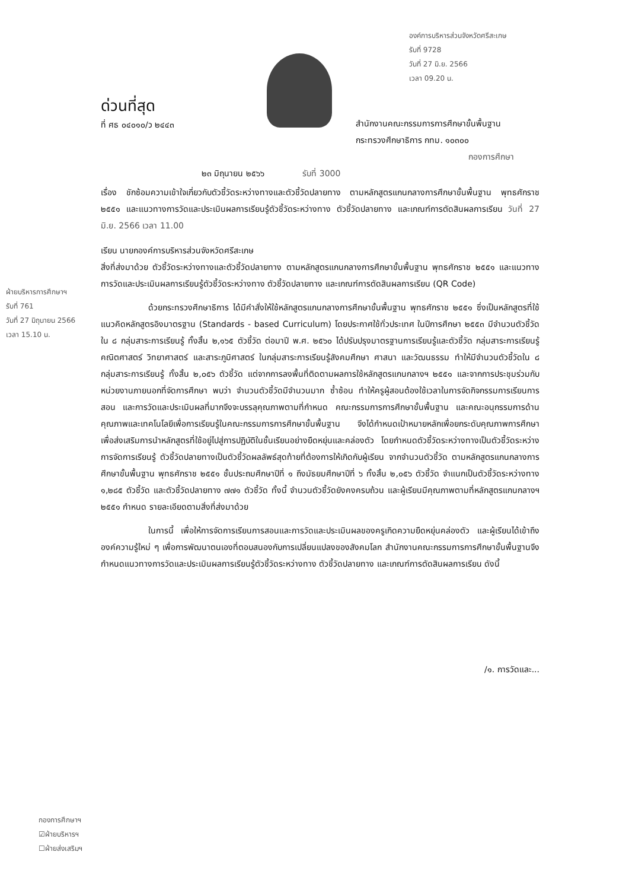องค์การบริหารส่วนจังหวัดศรีสะเกษ
รับที่ 9728
วันที่ 27 มิ.ย. 2566
เวลา 09.20 น.
ฝ่ายบริหารการศึกษาฯ
รับที่ 761
วันที่ 27 มิถุนายน 2566
เวลา 15.10 น.
ด่วนที่สุด
ที่ ศธ ๐๔๐๑๐/ว ๒๔๔๓
สำนักงานคณะกรรมการการศึกษาขั้นพื้นฐาน
กระทรวงศึกษาธิการ กทม. ๑๐๓๐๐
กองการศึกษา
๒๓ มิถุนายน ๒๕๖๖ รับที่ 3000
เรื่อง ชักซ้อมความเข้าใจเกี่ยวกับตัวชี้วัดระหว่างทางและตัวชี้วัดปลายทาง ตามหลักสูตรแกนกลางการศึกษาขั้นพื้นฐาน พุทธศักราช ๒๕๕๑ และแนวทางการวัดและประเมินผลการเรียนรู้ตัวชี้วัดระหว่างทาง ตัวชี้วัดปลายทาง และเกณฑ์การตัดสินผลการเรียน วันที่ 27 มิ.ย. 2566 เวลา 11.00
เรียน นายกองค์การบริหารส่วนจังหวัดศรีสะเกษ
สิ่งที่ส่งมาด้วย ตัวชี้วัดระหว่างทางและตัวชี้วัดปลายทาง ตามหลักสูตรแกนกลางการศึกษาขั้นพื้นฐาน พุทธศักราช ๒๕๕๑ และแนวทางการวัดและประเมินผลการเรียนรู้ตัวชี้วัดระหว่างทาง ตัวชี้วัดปลายทาง และเกณฑ์การตัดสินผลการเรียน (QR Code)
ด้วยกระทรวงศึกษาธิการ ได้มีคำสั่งให้ใช้หลักสูตรแกนกลางการศึกษาขั้นพื้นฐาน พุทธศักราช ๒๕๕๑ ซึ่งเป็นหลักสูตรที่ใช้แนวคิดหลักสูตรอิงมาตรฐาน (Standards - based Curriculum) โดยประกาศใช้ทั่วประเทศ ในปีการศึกษา ๒๕๕๓ มีจำนวนตัวชี้วัดใน ๘ กลุ่มสาระการเรียนรู้ ทั้งสิ้น ๒,๑๖๕ ตัวชี้วัด ต่อมาปี พ.ศ. ๒๕๖๐ ได้ปรับปรุงมาตรฐานการเรียนรู้และตัวชี้วัด กลุ่มสาระการเรียนรู้คณิตศาสตร์ วิทยาศาสตร์ และสาระภูมิศาสตร์ ในกลุ่มสาระการเรียนรู้สังคมศึกษา ศาสนา และวัฒนธรรม ทำให้มีจำนวนตัวชี้วัดใน ๘ กลุ่มสาระการเรียนรู้ ทั้งสิ้น ๒,๐๕๖ ตัวชี้วัด แต่จากการลงพื้นที่ติดตามผลการใช้หลักสูตรแกนกลางฯ ๒๕๕๑ และจากการประชุมร่วมกับหน่วยงานภายนอกที่จัดการศึกษา พบว่า จำนวนตัวชี้วัดมีจำนวนมาก ซ้ำซ้อน ทำให้ครูผู้สอนต้องใช้เวลาในการจัดกิจกรรมการเรียนการสอน และการวัดและประเมินผลที่มากจึงจะบรรลุคุณภาพตามที่กำหนด คณะกรรมการการศึกษาขั้นพื้นฐาน และคณะอนุกรรมการด้านคุณภาพและเทคโนโลยีเพื่อการเรียนรู้ในคณะกรรมการการศึกษาขั้นพื้นฐาน จึงได้กำหนดเป้าหมายหลักเพื่อยกระดับคุณภาพการศึกษา เพื่อส่งเสริมการนำหลักสูตรที่ใช้อยู่ไปสู่การปฏิบัติในชั้นเรียนอย่างยืดหยุ่นและคล่องตัว โดยกำหนดตัวชี้วัดระหว่างทางเป็นตัวชี้วัดระหว่างการจัดการเรียนรู้ ตัวชี้วัดปลายทางเป็นตัวชี้วัดผลลัพธ์สุดท้ายที่ต้องการให้เกิดกับผู้เรียน จากจำนวนตัวชี้วัด ตามหลักสูตรแกนกลางการศึกษาขั้นพื้นฐาน พุทธศักราช ๒๕๕๑ ชั้นประถมศึกษาปีที่ ๑ ถึงมัธยมศึกษาปีที่ ๖ ทั้งสิ้น ๒,๐๕๖ ตัวชี้วัด จำแนกเป็นตัวชี้วัดระหว่างทาง ๑,๒๘๕ ตัวชี้วัด และตัวชี้วัดปลายทาง ๗๗๑ ตัวชี้วัด ทั้งนี้ จำนวนตัวชี้วัดยังคงครบถ้วน และผู้เรียนมีคุณภาพตามที่หลักสูตรแกนกลางฯ ๒๕๕๑ กำหนด รายละเอียดตามสิ่งที่ส่งมาด้วย
ในการนี้ เพื่อให้การจัดการเรียนการสอนและการวัดและประเมินผลของครูเกิดความยืดหยุ่นคล่องตัว และผู้เรียนได้เข้าถึงองค์ความรู้ใหม่ ๆ เพื่อการพัฒนาตนเองที่ตอบสนองกับการเปลี่ยนแปลงของสังคมโลก สำนักงานคณะกรรมการการศึกษาขั้นพื้นฐานจึงกำหนดแนวทางการวัดและประเมินผลการเรียนรู้ตัวชี้วัดระหว่างทาง ตัวชี้วัดปลายทาง และเกณฑ์การตัดสินผลการเรียน ดังนี้
/๑. การวัดและ...
กองการศึกษาฯ
☑ฝ่ายบริหารฯ
☐ฝ่ายส่งเสริมฯ